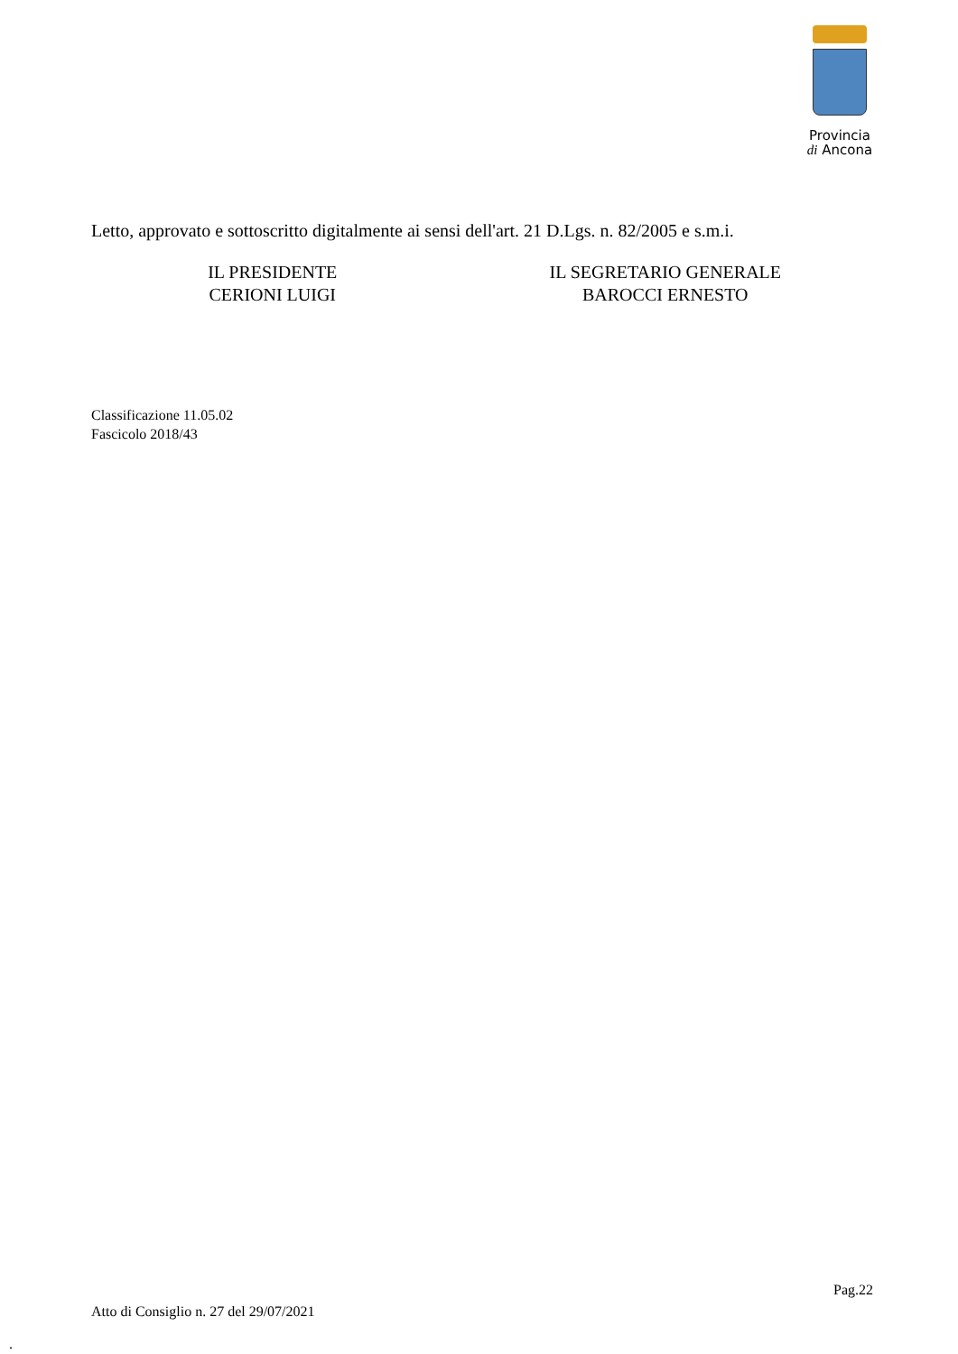Provincia
di Ancona
Letto, approvato e sottoscritto digitalmente ai sensi dell'art. 21 D.Lgs. n. 82/2005 e s.m.i.
IL PRESIDENTE
CERIONI LUIGI
IL SEGRETARIO GENERALE
BAROCCI ERNESTO
Classificazione 11.05.02
Fascicolo 2018/43
Pag.22
Atto di Consiglio n. 27 del 29/07/2021
.